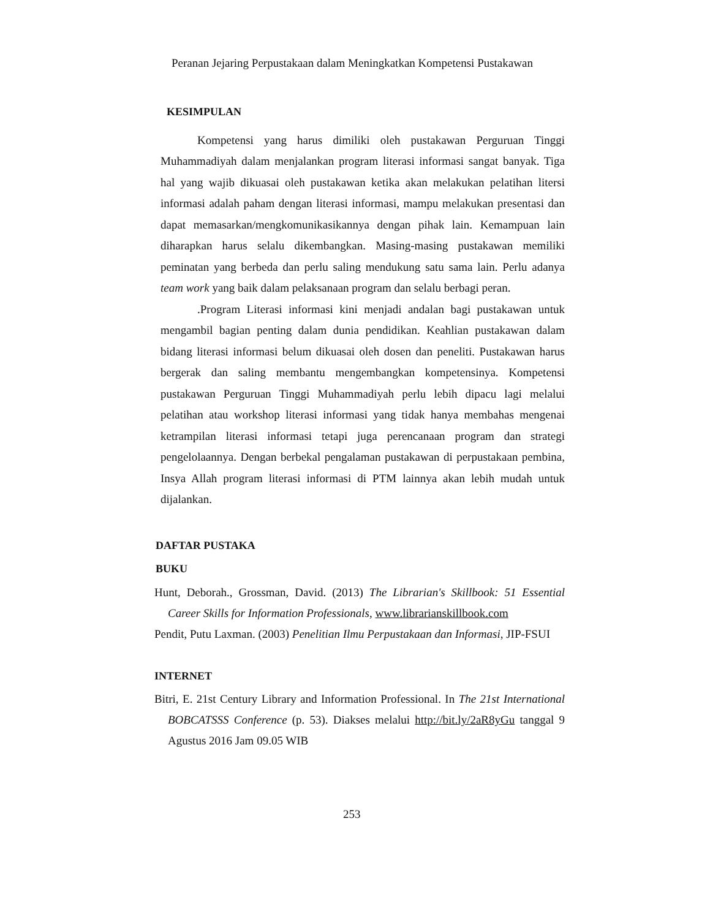Peranan Jejaring Perpustakaan dalam Meningkatkan Kompetensi Pustakawan
KESIMPULAN
Kompetensi yang harus dimiliki oleh pustakawan Perguruan Tinggi Muhammadiyah dalam menjalankan program literasi informasi sangat banyak. Tiga hal yang wajib dikuasai oleh pustakawan ketika akan melakukan pelatihan litersi informasi adalah paham dengan literasi informasi, mampu melakukan presentasi dan dapat memasarkan/mengkomunikasikannya dengan pihak lain. Kemampuan lain diharapkan harus selalu dikembangkan. Masing-masing pustakawan memiliki peminatan yang berbeda dan perlu saling mendukung satu sama lain. Perlu adanya team work yang baik dalam pelaksanaan program dan selalu berbagi peran.
.Program Literasi informasi kini menjadi andalan bagi pustakawan untuk mengambil bagian penting dalam dunia pendidikan. Keahlian pustakawan dalam bidang literasi informasi belum dikuasai oleh dosen dan peneliti. Pustakawan harus bergerak dan saling membantu mengembangkan kompetensinya. Kompetensi pustakawan Perguruan Tinggi Muhammadiyah perlu lebih dipacu lagi melalui pelatihan atau workshop literasi informasi yang tidak hanya membahas mengenai ketrampilan literasi informasi tetapi juga perencanaan program dan strategi pengelolaannya. Dengan berbekal pengalaman pustakawan di perpustakaan pembina, Insya Allah program literasi informasi di PTM lainnya akan lebih mudah untuk dijalankan.
DAFTAR PUSTAKA
BUKU
Hunt, Deborah., Grossman, David. (2013) The Librarian's Skillbook: 51 Essential Career Skills for Information Professionals, www.librarianskillbook.com
Pendit, Putu Laxman. (2003) Penelitian Ilmu Perpustakaan dan Informasi, JIP-FSUI
INTERNET
Bitri, E. 21st Century Library and Information Professional. In The 21st International BOBCATSSS Conference (p. 53). Diakses melalui http://bit.ly/2aR8yGu tanggal 9 Agustus 2016 Jam 09.05 WIB
253